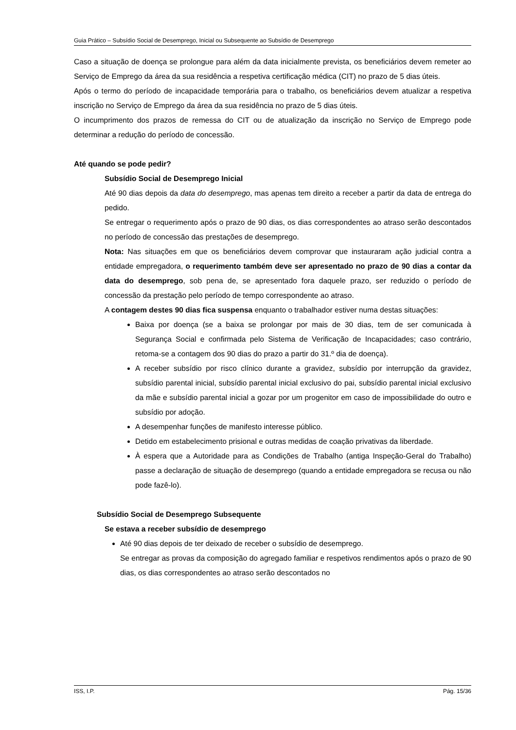Guia Prático – Subsídio Social de Desemprego, Inicial ou Subsequente ao Subsídio de Desemprego
Caso a situação de doença se prolongue para além da data inicialmente prevista, os beneficiários devem remeter ao Serviço de Emprego da área da sua residência a respetiva certificação médica (CIT) no prazo de 5 dias úteis.
Após o termo do período de incapacidade temporária para o trabalho, os beneficiários devem atualizar a respetiva inscrição no Serviço de Emprego da área da sua residência no prazo de 5 dias úteis.
O incumprimento dos prazos de remessa do CIT ou de atualização da inscrição no Serviço de Emprego pode determinar a redução do período de concessão.
Até quando se pode pedir?
Subsídio Social de Desemprego Inicial
Até 90 dias depois da data do desemprego, mas apenas tem direito a receber a partir da data de entrega do pedido.
Se entregar o requerimento após o prazo de 90 dias, os dias correspondentes ao atraso serão descontados no período de concessão das prestações de desemprego.
Nota: Nas situações em que os beneficiários devem comprovar que instauraram ação judicial contra a entidade empregadora, o requerimento também deve ser apresentado no prazo de 90 dias a contar da data do desemprego, sob pena de, se apresentado fora daquele prazo, ser reduzido o período de concessão da prestação pelo período de tempo correspondente ao atraso.
A contagem destes 90 dias fica suspensa enquanto o trabalhador estiver numa destas situações:
Baixa por doença (se a baixa se prolongar por mais de 30 dias, tem de ser comunicada à Segurança Social e confirmada pelo Sistema de Verificação de Incapacidades; caso contrário, retoma-se a contagem dos 90 dias do prazo a partir do 31.º dia de doença).
A receber subsídio por risco clínico durante a gravidez, subsídio por interrupção da gravidez, subsídio parental inicial, subsídio parental inicial exclusivo do pai, subsídio parental inicial exclusivo da mãe e subsídio parental inicial a gozar por um progenitor em caso de impossibilidade do outro e subsídio por adoção.
A desempenhar funções de manifesto interesse público.
Detido em estabelecimento prisional e outras medidas de coação privativas da liberdade.
À espera que a Autoridade para as Condições de Trabalho (antiga Inspeção-Geral do Trabalho) passe a declaração de situação de desemprego (quando a entidade empregadora se recusa ou não pode fazê-lo).
Subsídio Social de Desemprego Subsequente
Se estava a receber subsídio de desemprego
Até 90 dias depois de ter deixado de receber o subsídio de desemprego.
Se entregar as provas da composição do agregado familiar e respetivos rendimentos após o prazo de 90 dias, os dias correspondentes ao atraso serão descontados no
ISS, I.P. Pág. 15/36